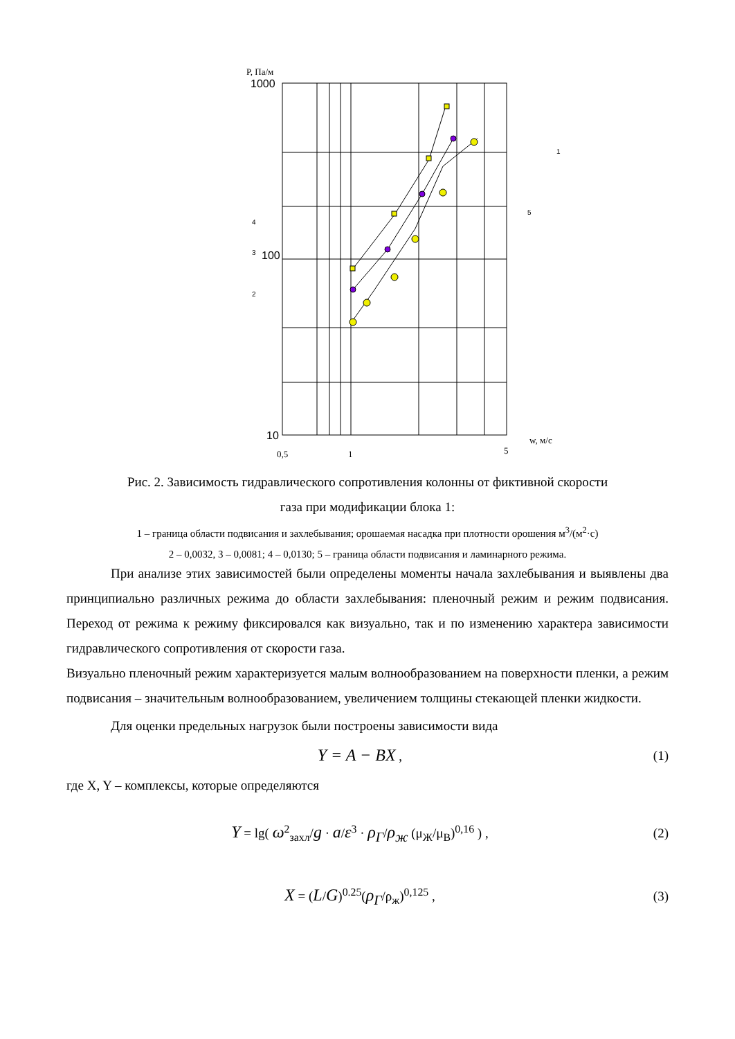P, Па/м
1000
100
10
0,5
1
5
w, м/с
1
4
3
2
5
Рис. 2. Зависимость гидравлического сопротивления колонны от фиктивной скорости
газа при модификации блока 1:
1 – граница области подвисания и захлебывания; орошаемая насадка при плотности орошения м<sup>3</sup>/(м<sup>2</sup>·с)
2 – 0,0032, 3 – 0,0081; 4 – 0,0130; 5 – граница области подвисания и ламинарного режима.
При анализе этих зависимостей были определены моменты начала захлебывания и выявлены два принципиально различных режима до области захлебывания: пленочный режим и режим подвисания. Переход от режима к режиму фиксировался как визуально, так и по изменению характера зависимости гидравлического сопротивления от скорости газа.
Визуально пленочный режим характеризуется малым волнообразованием на поверхности пленки, а режим подвисания – значительным волнообразованием, увеличением толщины стекающей пленки жидкости.
Для оценки предельных нагрузок были построены зависимости вида
Y = A − BX , (1)
где X, Y – комплексы, которые определяются
Y = lg( ω<sup>2</sup><sub>захл</sub>/g · a/ε<sup>3</sup> · ρ<sub>Г</sub>/ρ<sub>ж</sub> (μ<sub>Ж</sub>/μ<sub>В</sub>)<sup>0,16</sup> ) , (2)
X = (L/G)<sup>0.25</sup>(ρ<sub>Г</sub>/ρ<sub>ж</sub>)<sup>0,125</sup> , (3)